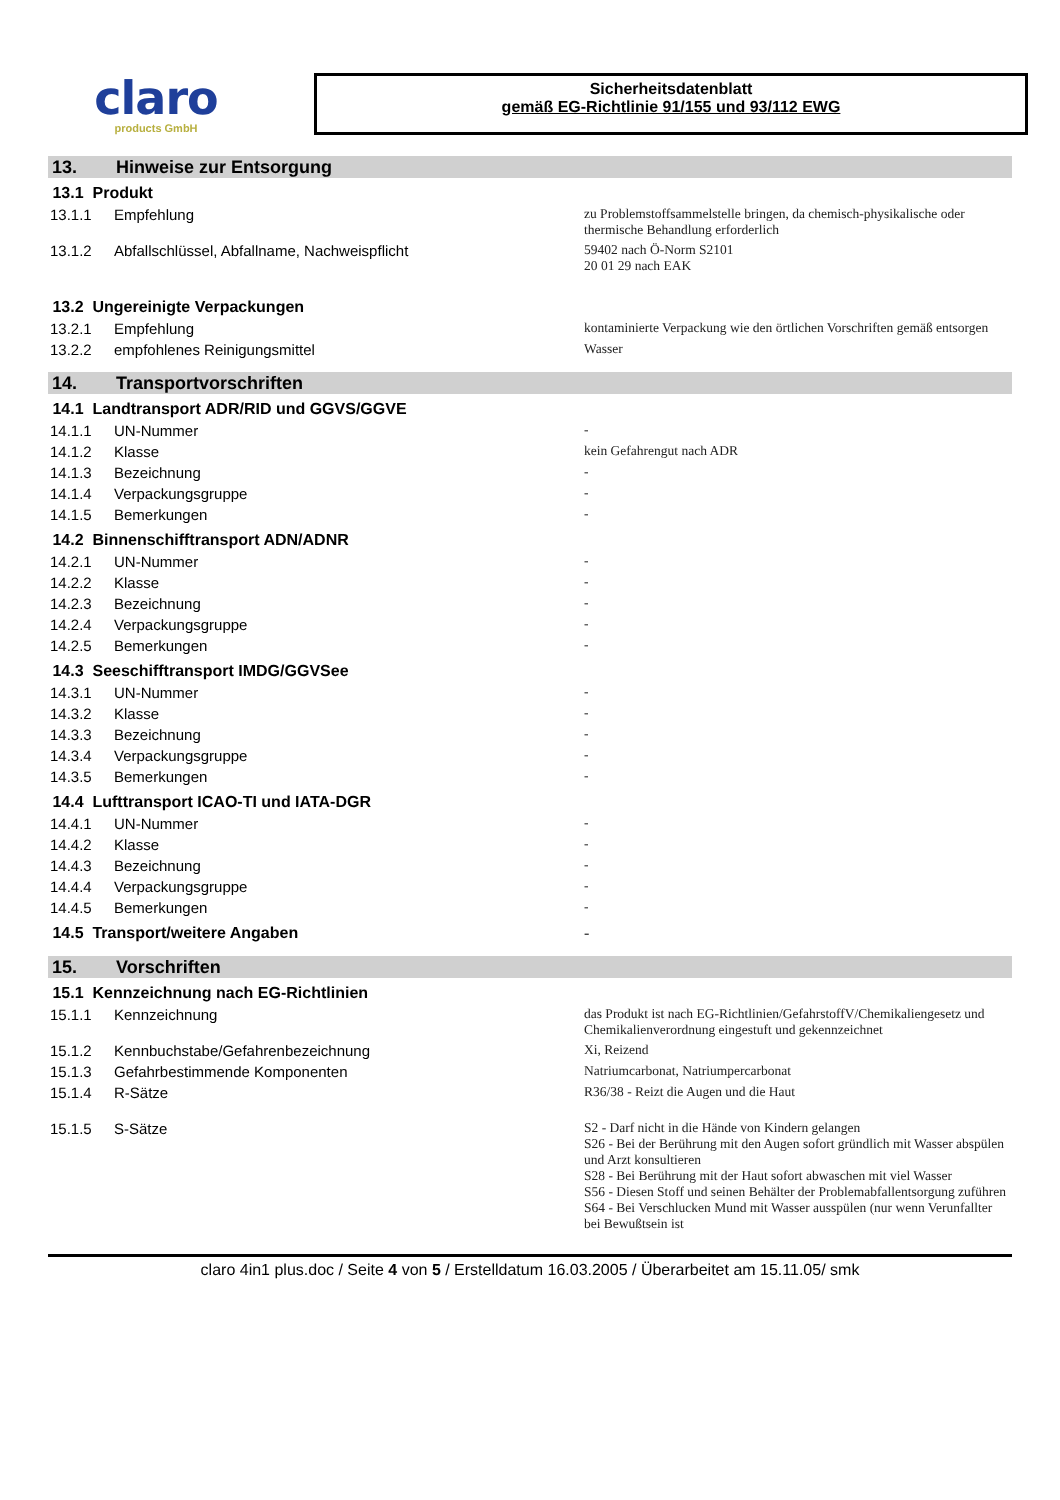claro
products GmbH
Sicherheitsdatenblatt
gemäß EG-Richtlinie 91/155 und 93/112 EWG
13. Hinweise zur Entsorgung
| 13.1 Produkt | | |
| 13.1.1 | Empfehlung | zu Problemstoffsammelstelle bringen, da chemisch-physikalische oder thermische Behandlung erforderlich |
| 13.1.2 | Abfallschlüssel, Abfallname, Nachweispflicht | 59402 nach Ö-Norm S2101 20 01 29 nach EAK |
| 13.2 Ungereinigte Verpackungen | | |
| 13.2.1 | Empfehlung | kontaminierte Verpackung wie den örtlichen Vorschriften gemäß entsorgen |
| 13.2.2 | empfohlenes Reinigungsmittel | Wasser |
14. Transportvorschriften
| 14.1 Landtransport ADR/RID und GGVS/GGVE | | |
| 14.1.1 | UN-Nummer | - |
| 14.1.2 | Klasse | kein Gefahrengut nach ADR |
| 14.1.3 | Bezeichnung | - |
| 14.1.4 | Verpackungsgruppe | - |
| 14.1.5 | Bemerkungen | - |
| 14.2 Binnenschifftransport ADN/ADNR | | |
| 14.2.1 | UN-Nummer | - |
| 14.2.2 | Klasse | - |
| 14.2.3 | Bezeichnung | - |
| 14.2.4 | Verpackungsgruppe | - |
| 14.2.5 | Bemerkungen | - |
| 14.3 Seeschifftransport IMDG/GGVSee | | |
| 14.3.1 | UN-Nummer | - |
| 14.3.2 | Klasse | - |
| 14.3.3 | Bezeichnung | - |
| 14.3.4 | Verpackungsgruppe | - |
| 14.3.5 | Bemerkungen | - |
| 14.4 Lufttransport ICAO-TI und IATA-DGR | | |
| 14.4.1 | UN-Nummer | - |
| 14.4.2 | Klasse | - |
| 14.4.3 | Bezeichnung | - |
| 14.4.4 | Verpackungsgruppe | - |
| 14.4.5 | Bemerkungen | - |
| 14.5 Transport/weitere Angaben | | - |
15. Vorschriften
| 15.1 Kennzeichnung nach EG-Richtlinien | | |
| 15.1.1 | Kennzeichnung | das Produkt ist nach EG-Richtlinien/GefahrstoffV/Chemikaliengesetz und Chemikalienverordnung eingestuft und gekennzeichnet |
| 15.1.2 | Kennbuchstabe/Gefahrenbezeichnung | Xi, Reizend |
| 15.1.3 | Gefahrbestimmende Komponenten | Natriumcarbonat, Natriumpercarbonat |
| 15.1.4 | R-Sätze | R36/38 - Reizt die Augen und die Haut |
| 15.1.5 | S-Sätze | S2 - Darf nicht in die Hände von Kindern gelangen S26 - Bei der Berührung mit den Augen sofort gründlich mit Wasser abspülen und Arzt konsultieren S28 - Bei Berührung mit der Haut sofort abwaschen mit viel Wasser S56 - Diesen Stoff und seinen Behälter der Problemabfallentsorgung zuführen S64 - Bei Verschlucken Mund mit Wasser ausspülen (nur wenn Verunfallter bei Bewußtsein ist |
claro 4in1 plus.doc / Seite 4 von 5 / Erstelldatum 16.03.2005 / Überarbeitet am 15.11.05/ smk